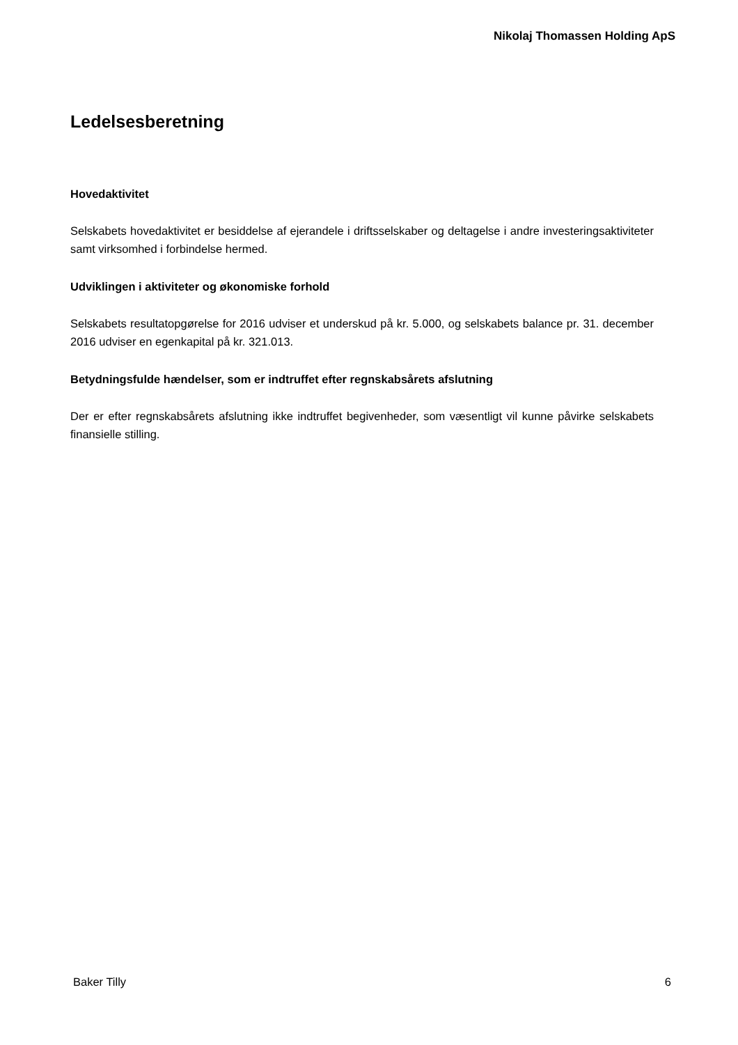Nikolaj Thomassen Holding ApS
Ledelsesberetning
Hovedaktivitet
Selskabets hovedaktivitet er besiddelse af ejerandele i driftsselskaber og deltagelse i andre investeringsaktiviteter samt virksomhed i forbindelse hermed.
Udviklingen i aktiviteter og økonomiske forhold
Selskabets resultatopgørelse for 2016 udviser et underskud på kr. 5.000, og selskabets balance pr. 31. december 2016 udviser en egenkapital på kr. 321.013.
Betydningsfulde hændelser, som er indtruffet efter regnskabsårets afslutning
Der er efter regnskabsårets afslutning ikke indtruffet begivenheder, som væsentligt vil kunne påvirke selskabets finansielle stilling.
Baker Tilly 6